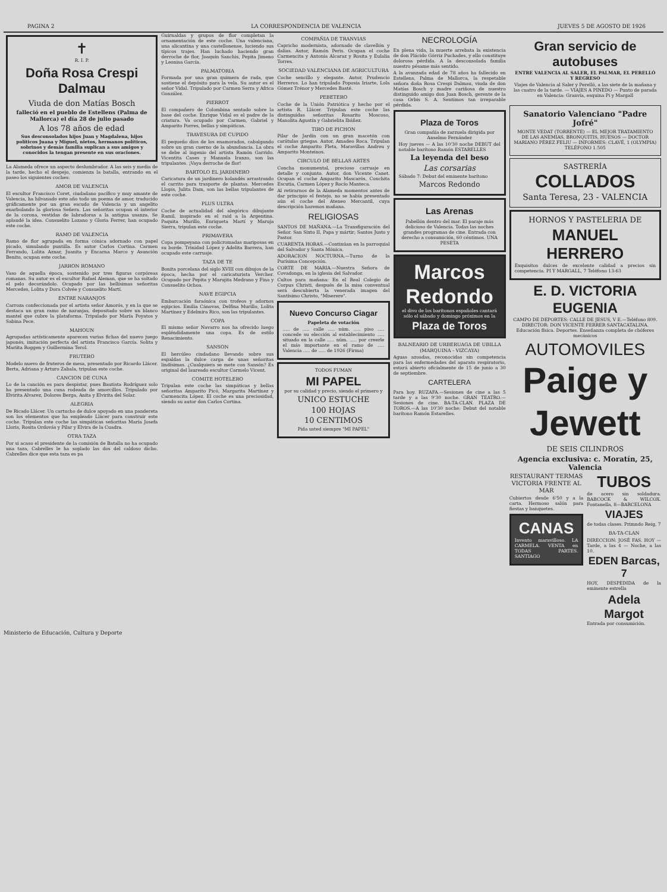PAGINA 2 LA CORRESPONDENCIA DE VALENCIA JUEVES 5 DE AGOSTO DE 1926
✝
R. I. P.
Doña Rosa Crespi Dalmau
Viuda de don Matías Bosch
falleció en el pueblo de Estellens (Palma de Mallorca) el día 28 de julio pasado
A los 78 años de edad
Sus desconsolados hijos Juan y Magdalena, hijos políticos Juana y Miguel, nietos, hermanos políticos, sobrinos y demás familia suplican a sus amigos y conocidos la tengan presente en sus oraciones.
La Alameda ofrece un aspecto deslumbrador. A las seis y media de la tarde, hecho el despejo, comienza la batalla, entrando en el paseo los siguientes coches:
AMOR DE VALENCIA
El escultor Francisco Coret, ciudadano pacífico y muy amante de Valencia, ha hilvanado este año todo un poema de amor, traducido gráficamente por un gran escudo de Valencia y un angelito enarbolando la gloriosa Señera. Las señoritas ocupan el interior de la corona, vestidas de labradoras a la antigua usanza. Se aplaudé la idea. Consuelito Lozano y Gloria Ferrer, han ocupado este coche.
RAMO DE VALENCIA
Ramo de flor agrupada en forma cónica adornado con papel picado, simulando puntilla. Es autor Carlos Cortina. Carmen Ferrando, Lolita Aznar, Juanita y Encarna Marco y Asunción Benito, ocupan este coche.
JARRON ROMANO
Vaso de aquella época, sostenido por tres figuras corpóreas romanas. Su autor es el escultor Rafael Aleman, que se ha soltado el pelo decorándolo. Ocupado por las bellísimas señoritas Mercedes, Lolita y Dora Colvée y Consuelito Martí.
ENTRE NARANJOS
Carroza confeccionada por el artista señor Amorós, y en la que se destaca un gran ramo de naranjas, depositado sobre un blanco mantel que cubre la plataforma. Tripulado por María Poyatos y Sabina Pece.
MAHOUN
Agrupadas artísticamente aparecen varias fichas del nuevo juego japonés, imitación perfecta del artista Francisco García. Solita y Mariita Roggen y Guillermina Terol.
FRUTERO
Modelo nuevo de fruteros de mesa, presentado por Ricardo Llácer. Berta, Adriana y Arturo Zabala, tripulan este coche.
CANCION DE CUNA
Lo de la canción es para despistar, pues Bautista Rodríguez solo ha presentado una cuna rodeada de amorcillos. Tripulado por Elvirita Alvarez, Dolores Berga, Anita y Elvirita del Solar.
ALEGRIA
De Ricado Llácer. Un cartucho de dulce apoyado en una pandereta son los elementos que ha empleado Llácer para construir este coche. Tripulan este coche las simpáticas señoritas María Josefa Lloris, Rosita Ordovás y Pilar y Elvira de la Cuadra.
OTRA TAZA
Por si acaso el presidente de la comisión de Batalla no ha ocupado una taza, Cabrelles le ha soplado las dos del caldoso dicho. Cabrelles dice que esta taza es pa
Guirnaldas y grupos de flor completan la ornamentación de este coche. Una valenciana, una alicantina y una castellonense, luciendo sus típicos trajes. Han luchado haciendo gran derroche de flor, Joaquín Sanchis, Pepita Jimeno y Leonisa García.
PALMATORIA
Formada por una gran quimera de rada, que sostiene el depósito para la vela. Su autor es el señor Vidal. Tripulado por Carmen Serra y Africa González.
PIERROT
El compañero de Colombina sentado sobre la base del coche. Enrique Vidal es el padre de la criatura. Va ocupado por Carmen, Gabriel y Amparito Porres, bellas y simpáticas.
TRAVESURA DE CUPIDO
El pequeño dios de los enamorados, cabalgando sobre un gran cuerno de la abundancia. La obra se debe al ingenio del artista Ramón Garrido. Vicentita Cases y Manuela Iranzo, son las tripulantes. ¡Vaya derroche de flor!
BARTOLO EL JARDINERO
Caricatura de un jardinero holandés arrastrando el carrito para trasporte de plantas. Mercedes Llopis, Julita Dam, son las bellas tripulantes de este coche.
PLUS ULTRA
Coche de actualidad del alegórico dibujante Ramil, inspirado en el raid a la Argentina. Paquita Murillo, Enriqueta Martí y Maruja Sierra, tripulan este coche.
PRIMAVERA
Copa pompeyana con policromadas mariposas en su borde. Trinidad López y Adelita Barrera, han ocupado este carruaje.
TAZA DE TE
Bonita porcelana del siglo XVIII con dibujos de la época, hecha por el caricaturista Vercher. Ocupado por Pepita y Marujita Medrano y Fina y Consuelito Ochoa.
NAVE EGIPCIA
Embarcación faraónica con trofeos y adornos egipcios. Emilia Cánovas, Delfina Murillo, Lolita Martínez y Edelmira Rico, son las tripulantes.
COPA
El mismo señor Navarro nos ha ofrecido luego espléndidamente una copa. Es de estilo Renacimiento.
SANSON
El hercúleo ciudadano llevando sobre sus espaldas la dulce carga de unas señoritas lindísimas. ¿Cualquiera se mete con Sansón? Es original del laureado escultor Carmelo Vicent.
COMITE HOTELERO
Tripulan este coche las simpáticas y bellas señoritas Amparito Picó, Margarita Martínez y Carmencita López. El coche es una preciosidad, siendo su autor don Carlos Cortina.
COMPAÑIA DE TRANVIAS
Capricho modernista, adornado de clavellón y dalias. Autor, Ramón Peris. Ocupan el coche Carmencita y Antonia Alcaraz y Rosita y Eulalia Torres.
SOCIEDAD VALENCIANA DE AGRICULTURA
Coche sencillo y elegante. Autor, Prudencio Herreros. Lo han tripulado Poposia Iriarte, Lola Gómez Trénor y Mercedes Basté.
PEBETERO
Coche de la Unión Patriótica y hecho por el artista R. Llácer. Tripulan este coche las distinguidas señoritas Rosarito Moscoso, Manolita Agustín y Gabrielita Ibáñez.
TIRO DE PICHON
Pilar de Jardín con un gran macetón con carátulas griegas. Autor, Amadeo Roca. Tripulan el coche Amparito Fleta, Maravillas Andreu y Amparito Monteinos.
CIRCULO DE BELLAS ARTES
Concha monumental, precioso carruaje en detalle y conjunto. Autor, don Vicente Canet. Ocupan el coche Amparito Mascarós, Conchita Escutia, Carmen López y Rocío Manteca.
Al retirarnos de la Alameda momentos antes de dar principio el festejo, no se había presentado aún el coche del Ateneo Mercantil, cuya descripción haremos mañana.
RELIGIOSAS
SANTOS DE MAÑANA.—La Transfiguración del Señor. San Sixto II, Papa y mártir; Santos Justo y Pastor.
CUARENTA HORAS.—Continúan en la parroquial del Salvador y Santa Mónica.
ADORACION NOCTURNA.—Turno de la Purísima Concepción.
CORTE DE MARIA.—Nuestra Señora de Covadonga, en la iglesia del Salvador.
Cultos para mañana: En el Real Colegio de Corpus Christi, después de la misa conventual será descubierta la venerada imagen del Santísimo Christo, "Miserere".
Nuevo Concurso Ciagar
Papeleta de votación
..... de ..... calle ..... núm. ..... piso ..... concede su elección al establecimiento ..... situado en la calle ..... núm. ..... por creerle el más importante en el ramo de ..... Valencia ..... de ..... de 1926 (Firma)
TODOS FUMAN
MI PAPEL
por su calidad y precio, siendo el primero y
UNICO ESTUCHE
100 HOJAS
10 CENTIMOS
Pida usted siempre "MI PAPEL"
NECROLOGÍA
En plena vida, la muerte arrebata la existencia de don Plácido Górriz Puchades, y ello constituye dolorosa pérdida. A la desconsolada familia nuestro pésame más sentido.
A la avanzada edad de 78 años ha fallecido en Estellens, Palma de Mallorca, la respetable señora doña Rosa Crespi Dalmau, viuda de don Matías Bosch y madre cariñosa de nuestro distinguido amigo don Juan Bosch, gerente de la casa Orbis S. A. Sentimos tan irreparable pérdida.
Plaza de Toros
Gran compañía de zarzuela dirigida por Anselmo Fernández
Hoy jueves — A las 10'30 noche DEBUT del notable barítono Ramón ESTARELLES
La leyenda del beso
Las corsarias
Sábado 7: Debut del eminente barítono
Marcos Redondo
Las Arenas
Pabellón dentro del mar. El paraje más delicioso de Valencia. Todas las noches grandes programas de cine. Entrada con derecho a consumición, 60 céntimos. UNA PESETA
Marcos Redondo
el divo de los barítonos españoles cantará sólo el sábado y domingo próximos en la
Plaza de Toros
BALNEARIO DE URBERUAGA DE UBILLA (MARQUINA - VIZCAYA)
Aguas azoadas, reconocidas sin competencia para las enfermedades del aparato respiratorio, estará abierto oficialmente de 15 de junio a 30 de septiembre.
CARTELERA
Para hoy. RUZAFA.—Sesiones de cine a las 5 tarde y a las 9'30 noche. GRAN TEATRO.—Sesiones de cine. BA-TA-CLAN. PLAZA DE TOROS.—A las 10'30 noche: Debut del notable barítono Ramón Estarelles.
Gran servicio de autobuses
ENTRE VALENCIA AL SALER, EL PALMAR, EL PERELLÓ Y REGRESO
Viajes de Valencia al Saler y Perelló, a las siete de la mañana y las cuatro de la tarde. — VIAJES A PINEDO — Punto de parada en Valencia: Granvía, esquina Pi y Margall
Sanatorio Valenciano "Padre Jofré"
MONTE VEDAT (TORRENTE) — EL MEJOR TRATAMIENTO DE LAS ANEMIAS, BRONQUITIS, HUESOS — DOCTOR MARIANO PÉREZ FELIU — INFORMES: CLAVÉ, 1 (OLYMPIA) TELÉFONO 1.505
SASTRERÍA COLLADOS
Santa Teresa, 23 - VALENCIA
HORNOS Y PASTELERIA DE
MANUEL HERRERO
Exquisitos dulces de excelente calidad a precios sin competencia. PI Y MARGALL, 7 Teléfono 13-63
E. D. VICTORIA EUGENIA
CAMPO DE DEPORTES: CALLE DE JESUS, V E.—Teléfono 809. DIRECTOR: DON VICENTE FERRER SANTACATALINA. Educación física. Deportes. Enseñanza completa de chóferes mecánicos
AUTOMOVILES
Paige y Jewett
DE SEIS CILINDROS
Agencia exclusiva: c. Moratín, 25, Valencia
RESTAURANT TERMAS VICTORIA FRENTE AL MAR
Cubiertos desde 6'50 y a la carta. Hermoso salón para fiestas y banquetes.
CANAS
Invento maravilloso. LA CARMELA. VENTA en TODAS PARTES. SANTIAGO
TUBOS
de acero sin soldadura. BABCOCK & WILCOX. Fontanella, 8—BARCELONA
VIAJES
de todas clases. Primndo Reig, 7
BA-TA-CLAN
DIRECCION: JOSÉ FAS. HOY — Tarde, a las 4 — Noche, a las 10.
EDEN Barcas, 7
HOY, DESPEDIDA de la eminente estrella
Adela Margot
Entrada por consumición.
Ministerio de Educación, Cultura y Deporte